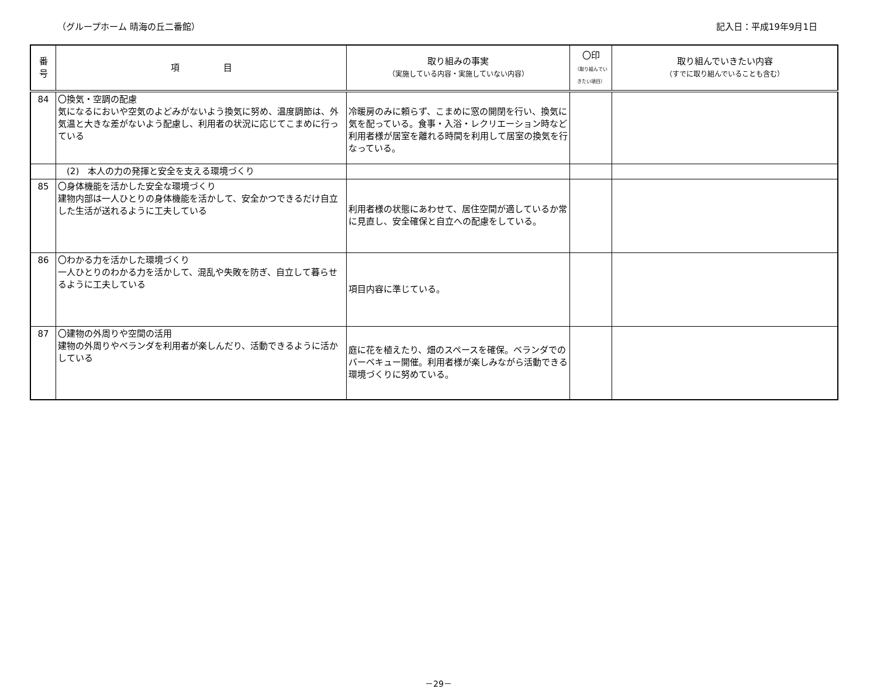（グループホーム 晴海の丘二番館） 記入日：平成19年9月1日
| 番 号 | 項 目 | 取り組みの事実 （実施している内容・実施していない内容） | 〇印 （取り組んでい きたい項目） | 取り組んでいきたい内容 （すでに取り組んでいることも含む） |
| --- | --- | --- | --- | --- |
| 84 | 〇換気・空調の配慮 気になるにおいや空気のよどみがないよう換気に努め、温度調節は、外気温と大きな差がないよう配慮し、利用者の状況に応じてこまめに行っている | 冷暖房のみに頼らず、こまめに窓の開閉を行い、換気に気を配っている。食事・入浴・レクリエーション時など利用者様が居室を離れる時間を利用して居室の換気を行なっている。 | | |
| | (2) 本人の力の発揮と安全を支える環境づくり | | | |
| 85 | 〇身体機能を活かした安全な環境づくり 建物内部は一人ひとりの身体機能を活かして、安全かつできるだけ自立した生活が送れるように工夫している | 利用者様の状態にあわせて、居住空間が適しているか常に見直し、安全確保と自立への配慮をしている。 | | |
| 86 | 〇わかる力を活かした環境づくり 一人ひとりのわかる力を活かして、混乱や失敗を防ぎ、自立して暮らせるように工夫している | 項目内容に準じている。 | | |
| 87 | 〇建物の外周りや空間の活用 建物の外周りやベランダを利用者が楽しんだり、活動できるように活かしている | 庭に花を植えたり、畑のスペースを確保。ベランダでのバーベキュー開催。利用者様が楽しみながら活動できる環境づくりに努めている。 | | |
－29－